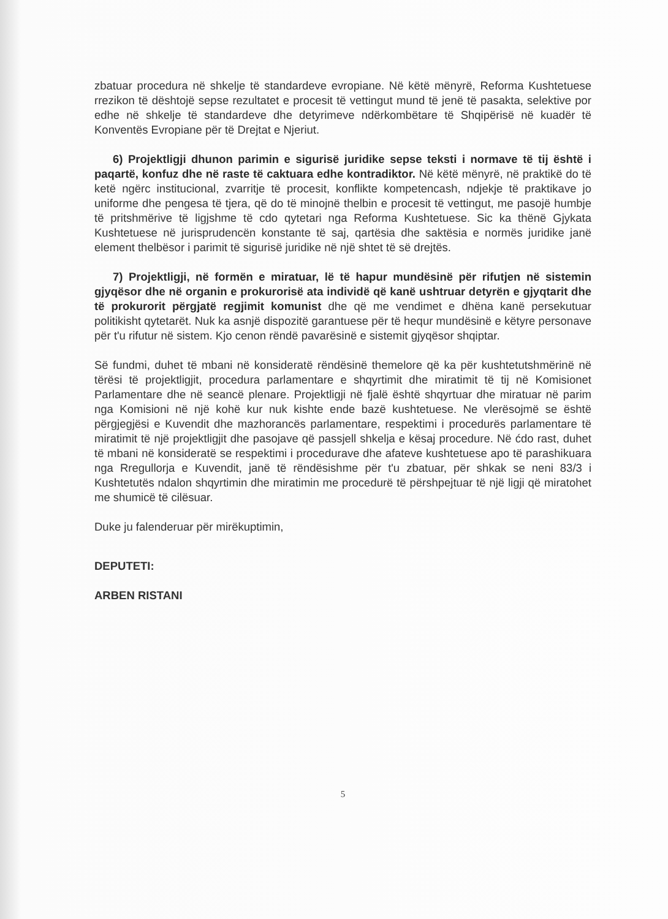zbatuar procedura në shkelje të standardeve evropiane. Në këtë mënyrë, Reforma Kushtetuese rrezikon të dështojë sepse rezultatet e procesit të vettingut mund të jenë të pasakta, selektive por edhe në shkelje të standardeve dhe detyrimeve ndërkombëtare të Shqipërisë në kuadër të Konventës Evropiane për të Drejtat e Njeriut.
6) Projektligji dhunon parimin e sigurisë juridike sepse teksti i normave të tij është i paqartë, konfuz dhe në raste të caktuara edhe kontradiktor. Në këtë mënyrë, në praktikë do të ketë ngërc institucional, zvarritje të procesit, konflikte kompetencash, ndjekje të praktikave jo uniforme dhe pengesa të tjera, që do të minojnë thelbin e procesit të vettingut, me pasojë humbje të pritshmërive të ligjshme të cdo qytetari nga Reforma Kushtetuese. Sic ka thënë Gjykata Kushtetuese në jurisprudencën konstante të saj, qartësia dhe saktësia e normës juridike janë element thelbësor i parimit të sigurisë juridike në një shtet të së drejtës.
7) Projektligji, në formën e miratuar, lë të hapur mundësinë për rifutjen në sistemin gjyqësor dhe në organin e prokurorisë ata individë që kanë ushtruar detyrën e gjyqtarit dhe të prokurorit përgjatë regjimit komunist dhe që me vendimet e dhëna kanë persekutuar politikisht qytetarët. Nuk ka asnjë dispozitë garantuese për të hequr mundësinë e këtyre personave për t'u rifutur në sistem. Kjo cenon rëndë pavarësinë e sistemit gjyqësor shqiptar.
Së fundmi, duhet të mbani në konsideratë rëndësinë themelore që ka për kushtetutshmërinë në tërësi të projektligjit, procedura parlamentare e shqyrtimit dhe miratimit të tij në Komisionet Parlamentare dhe në seancë plenare. Projektligji në fjalë është shqyrtuar dhe miratuar në parim nga Komisioni në një kohë kur nuk kishte ende bazë kushtetuese. Ne vlerësojmë se është përgjegjësi e Kuvendit dhe mazhorancës parlamentare, respektimi i procedurës parlamentare të miratimit të një projektligjit dhe pasojave që passjell shkelja e kësaj procedure. Në ćdo rast, duhet të mbani në konsideratë se respektimi i procedurave dhe afateve kushtetuese apo të parashikuara nga Rregullorja e Kuvendit, janë të rëndësishme për t'u zbatuar, për shkak se neni 83/3 i Kushtetutës ndalon shqyrtimin dhe miratimin me procedurë të përshpejtuar të një ligji që miratohet me shumicë të cilësuar.
Duke ju falenderuar për mirëkuptimin,
DEPUTETI:
ARBEN RISTANI
5